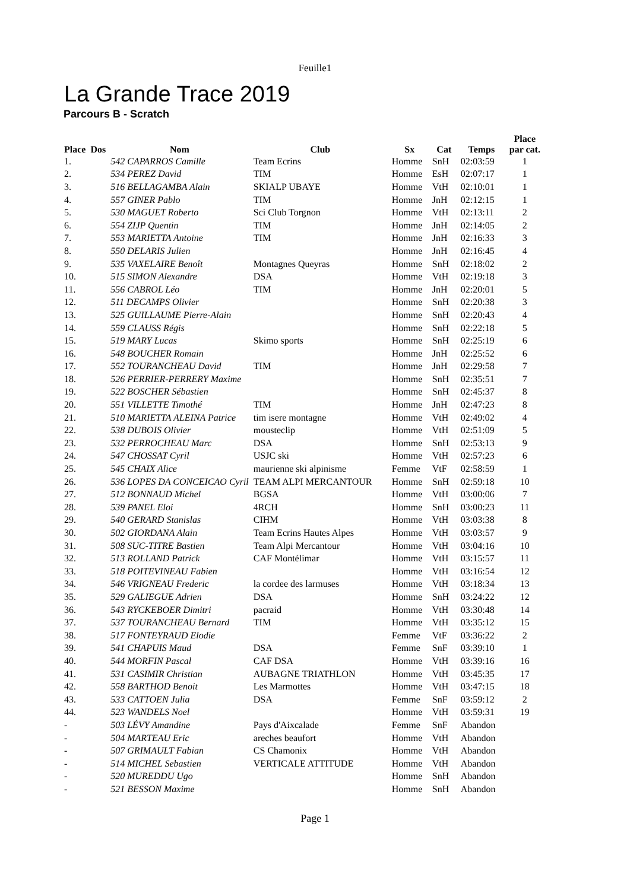Feuille1
La Grande Trace 2019
Parcours B - Scratch
| Place | Dos | Nom | Club | Sx | Cat | Temps | Place par cat. |
| --- | --- | --- | --- | --- | --- | --- | --- |
| 1. | | 542 CAPARROS Camille | Team Ecrins | Homme | SnH | 02:03:59 | 1 |
| 2. | | 534 PEREZ David | TIM | Homme | EsH | 02:07:17 | 1 |
| 3. | | 516 BELLAGAMBA Alain | SKIALP UBAYE | Homme | VtH | 02:10:01 | 1 |
| 4. | | 557 GINER Pablo | TIM | Homme | JnH | 02:12:15 | 1 |
| 5. | | 530 MAGUET Roberto | Sci Club Torgnon | Homme | VtH | 02:13:11 | 2 |
| 6. | | 554 ZIJP Quentin | TIM | Homme | JnH | 02:14:05 | 2 |
| 7. | | 553 MARIETTA Antoine | TIM | Homme | JnH | 02:16:33 | 3 |
| 8. | | 550 DELARIS Julien | | Homme | JnH | 02:16:45 | 4 |
| 9. | | 535 VAXELAIRE Benoît | Montagnes Queyras | Homme | SnH | 02:18:02 | 2 |
| 10. | | 515 SIMON Alexandre | DSA | Homme | VtH | 02:19:18 | 3 |
| 11. | | 556 CABROL Léo | TIM | Homme | JnH | 02:20:01 | 5 |
| 12. | | 511 DECAMPS Olivier | | Homme | SnH | 02:20:38 | 3 |
| 13. | | 525 GUILLAUME Pierre-Alain | | Homme | SnH | 02:20:43 | 4 |
| 14. | | 559 CLAUSS Régis | | Homme | SnH | 02:22:18 | 5 |
| 15. | | 519 MARY Lucas | Skimo sports | Homme | SnH | 02:25:19 | 6 |
| 16. | | 548 BOUCHER Romain | | Homme | JnH | 02:25:52 | 6 |
| 17. | | 552 TOURANCHEAU David | TIM | Homme | JnH | 02:29:58 | 7 |
| 18. | | 526 PERRIER-PERRERY Maxime | | Homme | SnH | 02:35:51 | 7 |
| 19. | | 522 BOSCHER Sébastien | | Homme | SnH | 02:45:37 | 8 |
| 20. | | 551 VILLETTE Timothé | TIM | Homme | JnH | 02:47:23 | 8 |
| 21. | | 510 MARIETTA ALEINA Patrice | tim isere montagne | Homme | VtH | 02:49:02 | 4 |
| 22. | | 538 DUBOIS Olivier | mousteclip | Homme | VtH | 02:51:09 | 5 |
| 23. | | 532 PERROCHEAU Marc | DSA | Homme | SnH | 02:53:13 | 9 |
| 24. | | 547 CHOSSAT Cyril | USJC ski | Homme | VtH | 02:57:23 | 6 |
| 25. | | 545 CHAIX Alice | maurienne ski alpinisme | Femme | VtF | 02:58:59 | 1 |
| 26. | | 536 LOPES DA CONCEICAO Cyril | TEAM ALPI MERCANTOUR | Homme | SnH | 02:59:18 | 10 |
| 27. | | 512 BONNAUD Michel | BGSA | Homme | VtH | 03:00:06 | 7 |
| 28. | | 539 PANEL Eloi | 4RCH | Homme | SnH | 03:00:23 | 11 |
| 29. | | 540 GERARD Stanislas | CIHM | Homme | VtH | 03:03:38 | 8 |
| 30. | | 502 GIORDANA Alain | Team Ecrins Hautes Alpes | Homme | VtH | 03:03:57 | 9 |
| 31. | | 508 SUC-TITRE Bastien | Team Alpi Mercantour | Homme | VtH | 03:04:16 | 10 |
| 32. | | 513 ROLLAND Patrick | CAF Montélimar | Homme | VtH | 03:15:57 | 11 |
| 33. | | 518 POITEVINEAU Fabien | | Homme | VtH | 03:16:54 | 12 |
| 34. | | 546 VRIGNEAU Frederic | la cordee des larmuses | Homme | VtH | 03:18:34 | 13 |
| 35. | | 529 GALIEGUE Adrien | DSA | Homme | SnH | 03:24:22 | 12 |
| 36. | | 543 RYCKEBOER Dimitri | pacraid | Homme | VtH | 03:30:48 | 14 |
| 37. | | 537 TOURANCHEAU Bernard | TIM | Homme | VtH | 03:35:12 | 15 |
| 38. | | 517 FONTEYRAUD Elodie | | Femme | VtF | 03:36:22 | 2 |
| 39. | | 541 CHAPUIS Maud | DSA | Femme | SnF | 03:39:10 | 1 |
| 40. | | 544 MORFIN Pascal | CAF DSA | Homme | VtH | 03:39:16 | 16 |
| 41. | | 531 CASIMIR Christian | AUBAGNE TRIATHLON | Homme | VtH | 03:45:35 | 17 |
| 42. | | 558 BARTHOD Benoit | Les Marmottes | Homme | VtH | 03:47:15 | 18 |
| 43. | | 533 CATTOEN Julia | DSA | Femme | SnF | 03:59:12 | 2 |
| 44. | | 523 WANDELS Noel | | Homme | VtH | 03:59:31 | 19 |
| - | | 503 LÉVY Amandine | Pays d'Aixcalade | Femme | SnF | Abandon | |
| - | | 504 MARTEAU Eric | areches beaufort | Homme | VtH | Abandon | |
| - | | 507 GRIMAULT Fabian | CS Chamonix | Homme | VtH | Abandon | |
| - | | 514 MICHEL Sebastien | VERTICALE ATTITUDE | Homme | VtH | Abandon | |
| - | | 520 MUREDDU Ugo | | Homme | SnH | Abandon | |
| - | | 521 BESSON Maxime | | Homme | SnH | Abandon | |
Page 1